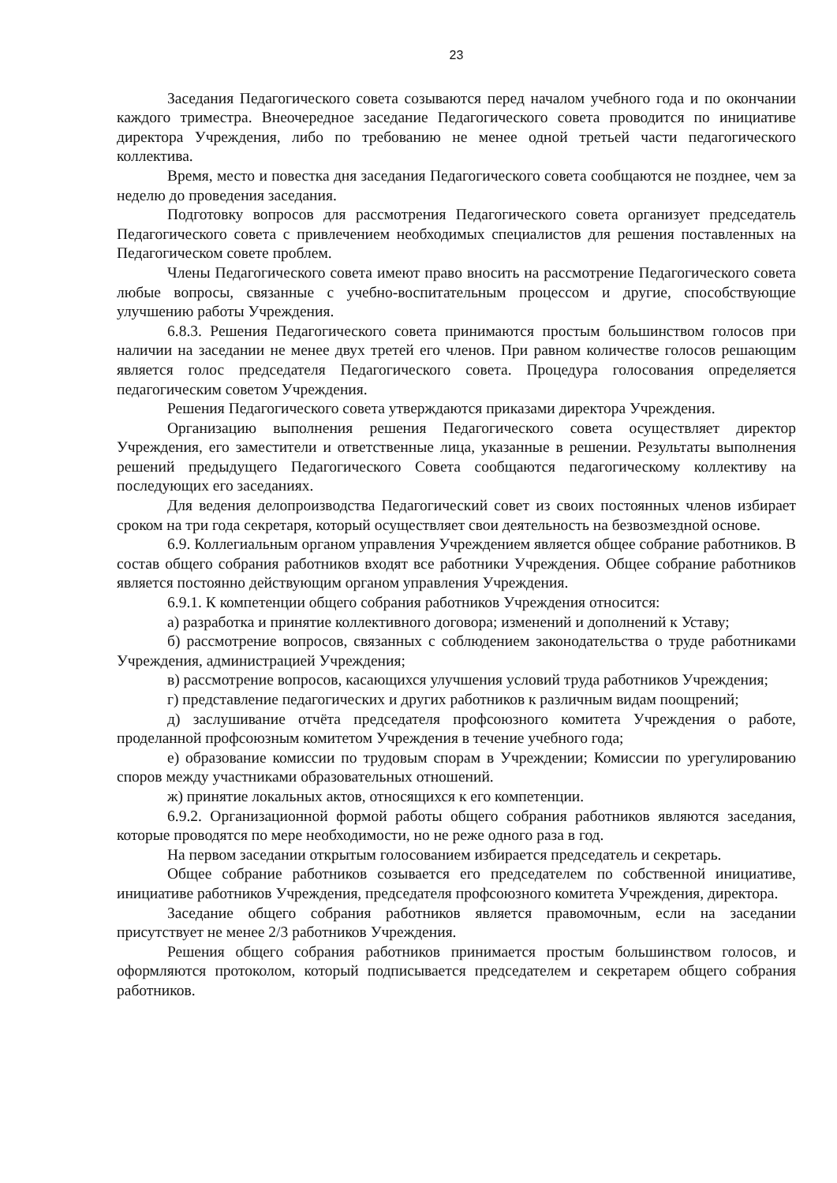23
Заседания Педагогического совета созываются перед началом учебного года и по окончании каждого триместра. Внеочередное заседание Педагогического совета проводится по инициативе директора Учреждения, либо по требованию не менее одной третьей части педагогического коллектива.
Время, место и повестка дня заседания Педагогического совета сообщаются не позднее, чем за неделю до проведения заседания.
Подготовку вопросов для рассмотрения Педагогического совета организует председатель Педагогического совета с привлечением необходимых специалистов для решения поставленных на Педагогическом совете проблем.
Члены Педагогического совета имеют право вносить на рассмотрение Педагогического совета любые вопросы, связанные с учебно-воспитательным процессом и другие, способствующие улучшению работы Учреждения.
6.8.3. Решения Педагогического совета принимаются простым большинством голосов при наличии на заседании не менее двух третей его членов. При равном количестве голосов решающим является голос председателя Педагогического совета. Процедура голосования определяется педагогическим советом Учреждения.
Решения Педагогического совета утверждаются приказами директора Учреждения.
Организацию выполнения решения Педагогического совета осуществляет директор Учреждения, его заместители и ответственные лица, указанные в решении. Результаты выполнения решений предыдущего Педагогического Совета сообщаются педагогическому коллективу на последующих его заседаниях.
Для ведения делопроизводства Педагогический совет из своих постоянных членов избирает сроком на три года секретаря, который осуществляет свои деятельность на безвозмездной основе.
6.9. Коллегиальным органом управления Учреждением является общее собрание работников. В состав общего собрания работников входят все работники Учреждения. Общее собрание работников является постоянно действующим органом управления Учреждения.
6.9.1. К компетенции общего собрания работников Учреждения относится:
а) разработка и принятие коллективного договора; изменений и дополнений к Уставу;
б) рассмотрение вопросов, связанных с соблюдением законодательства о труде работниками Учреждения, администрацией Учреждения;
в) рассмотрение вопросов, касающихся улучшения условий труда работников Учреждения;
г) представление педагогических и других работников к различным видам поощрений;
д) заслушивание отчёта председателя профсоюзного комитета Учреждения о работе, проделанной профсоюзным комитетом Учреждения в течение учебного года;
е) образование комиссии по трудовым спорам в Учреждении; Комиссии по урегулированию споров между участниками образовательных отношений.
ж) принятие локальных актов, относящихся к его компетенции.
6.9.2. Организационной формой работы общего собрания работников являются заседания, которые проводятся по мере необходимости, но не реже одного раза в год.
На первом заседании открытым голосованием избирается председатель и секретарь.
Общее собрание работников созывается его председателем по собственной инициативе, инициативе работников Учреждения, председателя профсоюзного комитета Учреждения, директора.
Заседание общего собрания работников является правомочным, если на заседании присутствует не менее 2/3 работников Учреждения.
Решения общего собрания работников принимается простым большинством голосов, и оформляются протоколом, который подписывается председателем и секретарем общего собрания работников.